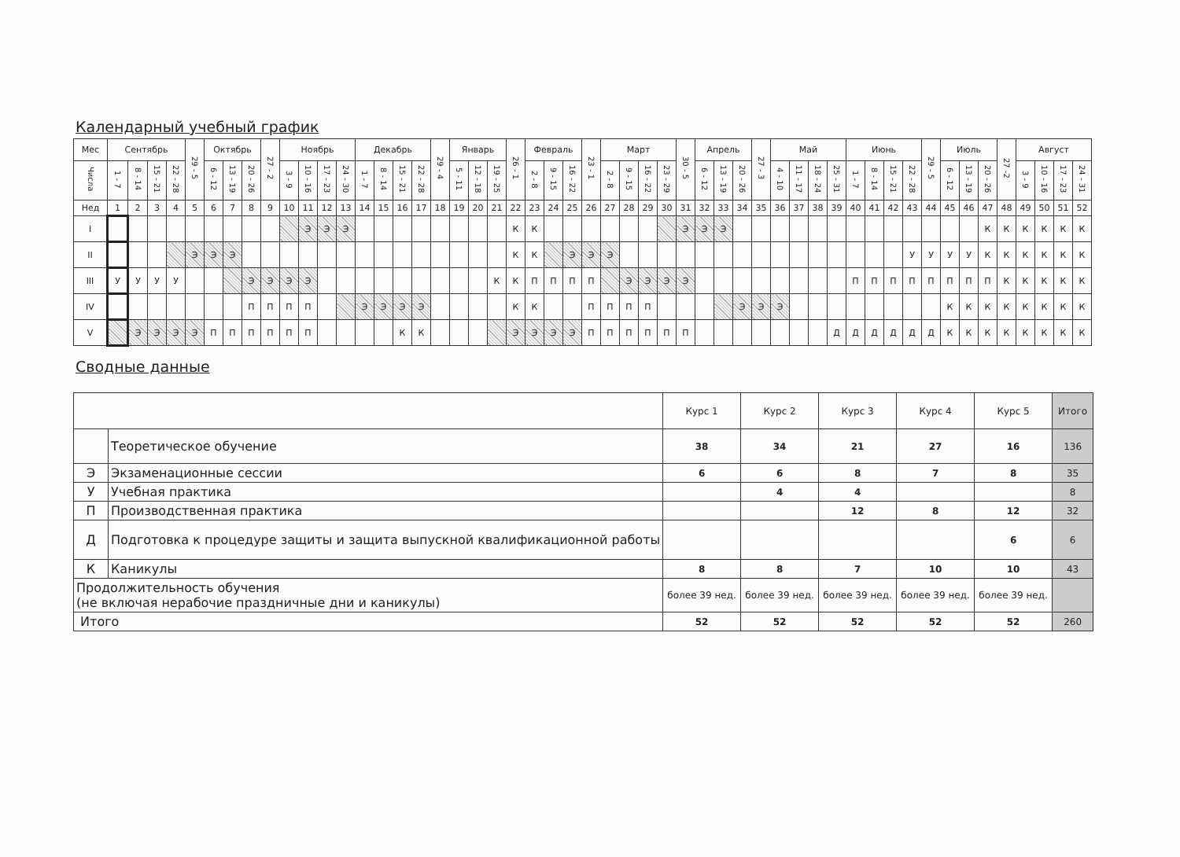Календарный учебный график
| Мес | Сентябрь | | | | 29 - 5 | Октябрь | | | 27 - 2 | Ноябрь | | | | Декабрь | | | | 29 - 4 | Январь | | | 26 - 1 | Февраль | | | 23 - 1 | Март | | | | 30 - 5 | Апрель | | | 27 - 3 | Май | | | | Июнь | | | | 29 - 5 | Июль | | | 27 -2 | Август | | | |
| --- | --- | --- | --- | --- | --- | --- | --- | --- | --- | --- | --- | --- | --- | --- | --- | --- | --- | --- | --- | --- | --- | --- | --- | --- | --- | --- | --- | --- | --- | --- | --- | --- | --- | --- | --- | --- | --- | --- | --- | --- | --- | --- | --- | --- | --- | --- | --- | --- | --- | --- | --- | --- |
| Числа | 1 - 7 | 8 - 14 | 15 - 21 | 22 - 28 | | 6 - 12 | 13 - 19 | 20 - 26 | | 3 - 9 | 10 - 16 | 17 - 23 | 24 - 30 | 1 - 7 | 8 - 14 | 15 - 21 | 22 - 28 | | 5 - 11 | 12 - 18 | 19 - 25 | | 2 - 8 | 9 - 15 | 16 - 22 | | 2 - 8 | 9 - 15 | 16 - 22 | 23 - 29 | | 6 - 12 | 13 - 19 | 20 - 26 | | 4 - 10 | 11 - 17 | 18 - 24 | 25 - 31 | 1 - 7 | 8 - 14 | 15 - 21 | 22 - 28 | | 6 - 12 | 13 - 19 | 20 - 26 | | 3 - 9 | 10 - 16 | 17 - 23 | 24 - 31 |
| Нед | 1 | 2 | 3 | 4 | 5 | 6 | 7 | 8 | 9 | 10 | 11 | 12 | 13 | 14 | 15 | 16 | 17 | 18 | 19 | 20 | 21 | 22 | 23 | 24 | 25 | 26 | 27 | 28 | 29 | 30 | 31 | 32 | 33 | 34 | 35 | 36 | 37 | 38 | 39 | 40 | 41 | 42 | 43 | 44 | 45 | 46 | 47 | 48 | 49 | 50 | 51 | 52 |
| I | | | | | | | | | | | Э | Э | Э | | | | | | | | | К | К | | | | | | | | Э | Э | Э | | | | | | | | | | | | | | К | К | К | К | К | К |
| II | | | | | Э | Э | Э | | | | | | | | | | | | | | | К | К | | Э | Э | Э | | | | | | | | | | | | | | | | У | У | У | У | К | К | К | К | К | К |
| III | У | У | У | У | | | | Э | Э | Э | Э | | | | | | | | | | К | К | П | П | П | П | | Э | Э | Э | Э | | | | | | | | | П | П | П | П | П | П | П | П | К | К | К | К | К |
| IV | | | | | | | | П | П | П | П | | | Э | Э | Э | Э | | | | | К | К | | | П | П | П | П | | | | | Э | Э | Э | | | | | | | | | К | К | К | К | К | К | К | К |
| V | | Э | Э | Э | Э | П | П | П | П | П | П | | | | | К | К | | | | | Э | Э | Э | Э | П | П | П | П | П | П | | | | | | | | Д | Д | Д | Д | Д | Д | К | К | К | К | К | К | К | К |
Сводные данные
| | | Курс 1 | Курс 2 | Курс 3 | Курс 4 | Курс 5 | Итого |
| | Теоретическое обучение | 38 | 34 | 21 | 27 | 16 | 136 |
| Э | Экзаменационные сессии | 6 | 6 | 8 | 7 | 8 | 35 |
| У | Учебная практика | | 4 | 4 | | | 8 |
| П | Производственная практика | | | 12 | 8 | 12 | 32 |
| Д | Подготовка к процедуре защиты и защита выпускной квалификационной работы | | | | | 6 | 6 |
| К | Каникулы | 8 | 8 | 7 | 10 | 10 | 43 |
| Продолжительность обучения (не включая нерабочие праздничные дни и каникулы) | | более 39 нед. | более 39 нед. | более 39 нед. | более 39 нед. | более 39 нед. | |
| Итого | | 52 | 52 | 52 | 52 | 52 | 260 |